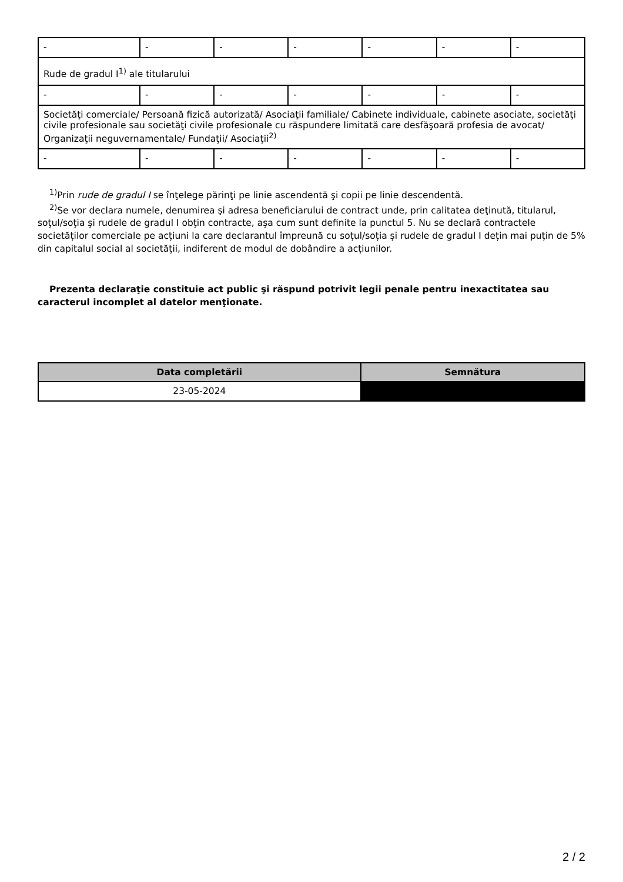| - | - | - | - | - | - | - |
| Rude de gradul I<sup>1)</sup> ale titularului | | | | | | |
| - | - | - | - | - | - | - |
| Societăţi comerciale/ Persoană fizică autorizată/ Asociaţii familiale/ Cabinete individuale, cabinete asociate, societăţi civile profesionale sau societăţi civile profesionale cu răspundere limitată care desfăşoară profesia de avocat/ Organizaţii neguvernamentale/ Fundaţii/ Asociaţii<sup>2)</sup> | | | | | | |
| - | - | - | - | - | - | - |
<sup>1)</sup> Prin rude de gradul I se înţelege părinţi pe linie ascendentă şi copii pe linie descendentă.
<sup>2)</sup> Se vor declara numele, denumirea şi adresa beneficiarului de contract unde, prin calitatea deţinută, titularul, soţul/soţia şi rudele de gradul I obţin contracte, aşa cum sunt definite la punctul 5. Nu se declară contractele societăților comerciale pe acțiuni la care declarantul împreună cu soțul/soția și rudele de gradul I dețin mai puțin de 5% din capitalul social al societății, indiferent de modul de dobândire a acțiunilor.
Prezenta declaraţie constituie act public şi răspund potrivit legii penale pentru inexactitatea sau caracterul incomplet al datelor menţionate.
| Data completării | Semnătura |
| --- | --- |
| 23-05-2024 | |
2 / 2